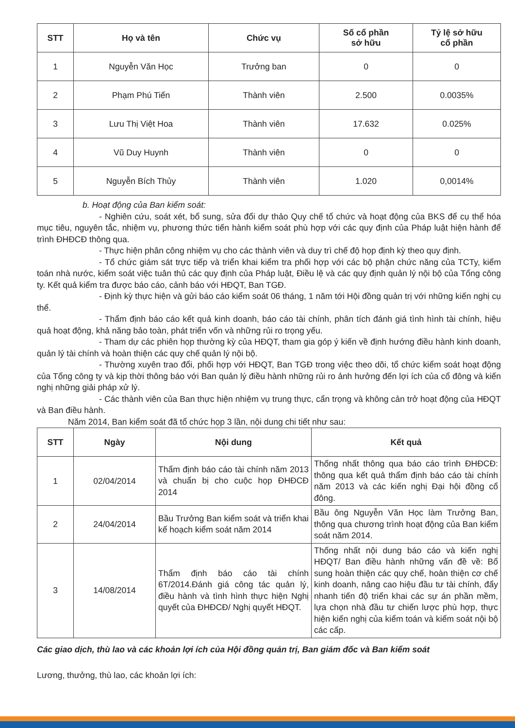| STT | Họ và tên | Chức vụ | Số cổ phần sở hữu | Tỷ lệ sở hữu cổ phần |
| --- | --- | --- | --- | --- |
| 1 | Nguyễn Văn Học | Trưởng ban | 0 | 0 |
| 2 | Phạm Phú Tiến | Thành viên | 2.500 | 0.0035% |
| 3 | Lưu Thị Việt Hoa | Thành viên | 17.632 | 0.025% |
| 4 | Vũ Duy Huynh | Thành viên | 0 | 0 |
| 5 | Nguyễn Bích Thủy | Thành viên | 1.020 | 0,0014% |
b. Hoạt động của Ban kiểm soát:
- Nghiên cứu, soát xét, bổ sung, sửa đổi dự thảo Quy chế tổ chức và hoạt động của BKS để cụ thể hóa mục tiêu, nguyên tắc, nhiệm vụ, phương thức tiến hành kiểm soát phù hợp với các quy định của Pháp luật hiện hành để trình ĐHĐCĐ thông qua.
- Thực hiện phân công nhiệm vụ cho các thành viên và duy trì chế độ họp định kỳ theo quy định.
- Tổ chức giám sát trực tiếp và triển khai kiểm tra phối hợp với các bộ phận chức năng của TCTy, kiểm toán nhà nước, kiểm soát việc tuân thủ các quy định của Pháp luật, Điều lệ và các quy định quản lý nội bộ của Tổng công ty. Kết quả kiểm tra được báo cáo, cảnh báo với HĐQT, Ban TGĐ.
- Định kỳ thực hiện và gửi báo cáo kiểm soát 06 tháng, 1 năm tới Hội đồng quản trị với những kiến nghị cụ thể.
- Thẩm định báo cáo kết quả kinh doanh, báo cáo tài chính, phân tích đánh giá tình hình tài chính, hiệu quả hoạt động, khả năng bảo toàn, phát triển vốn và những rủi ro trọng yếu.
- Tham dự các phiên họp thường kỳ của HĐQT, tham gia góp ý kiến về định hướng điều hành kinh doanh, quản lý tài chính và hoàn thiện các quy chế quản lý nội bộ.
- Thường xuyên trao đổi, phối hợp với HĐQT, Ban TGĐ trong việc theo dõi, tổ chức kiểm soát hoạt động của Tổng công ty và kịp thời thông báo với Ban quản lý điều hành những rủi ro ảnh hưởng đến lợi ích của cổ đông và kiến nghị những giải pháp xử lý.
- Các thành viên của Ban thực hiện nhiệm vụ trung thực, cẩn trọng và không cản trở hoạt động của HĐQT và Ban điều hành.
Năm 2014, Ban kiểm soát đã tổ chức họp 3 lần, nội dung chi tiết như sau:
| STT | Ngày | Nội dung | Kết quả |
| --- | --- | --- | --- |
| 1 | 02/04/2014 | Thẩm định báo cáo tài chính năm 2013 và chuẩn bị cho cuộc họp ĐHĐCĐ 2014 | Thống nhất thông qua báo cáo trình ĐHĐCĐ: thông qua kết quả thẩm định báo cáo tài chính năm 2013 và các kiến nghị Đại hội đồng cổ đông. |
| 2 | 24/04/2014 | Bầu Trưởng Ban kiểm soát và triển khai kế hoạch kiểm soát năm 2014 | Bầu ông Nguyễn Văn Học làm Trưởng Ban, thông qua chương trình hoạt động của Ban kiểm soát năm 2014. |
| 3 | 14/08/2014 | Thẩm định báo cáo tài chính 6T/2014.Đánh giá công tác quản lý, điều hành và tình hình thực hiện Nghị quyết của ĐHĐCĐ/ Nghị quyết HĐQT. | Thống nhất nội dung báo cáo và kiến nghị HĐQT/ Ban điều hành những vấn đề về: Bổ sung hoàn thiện các quy chế, hoàn thiện cơ chế kinh doanh, nâng cao hiệu đầu tư tài chính, đẩy nhanh tiến độ triển khai các sự án phần mềm, lựa chọn nhà đầu tư chiến lược phù hợp, thực hiện kiến nghị của kiểm toán và kiểm soát nội bộ các cấp. |
Các giao dịch, thù lao và các khoản lợi ích của Hội đồng quản trị, Ban giám đốc và Ban kiểm soát
Lương, thưởng, thù lao, các khoản lợi ích: